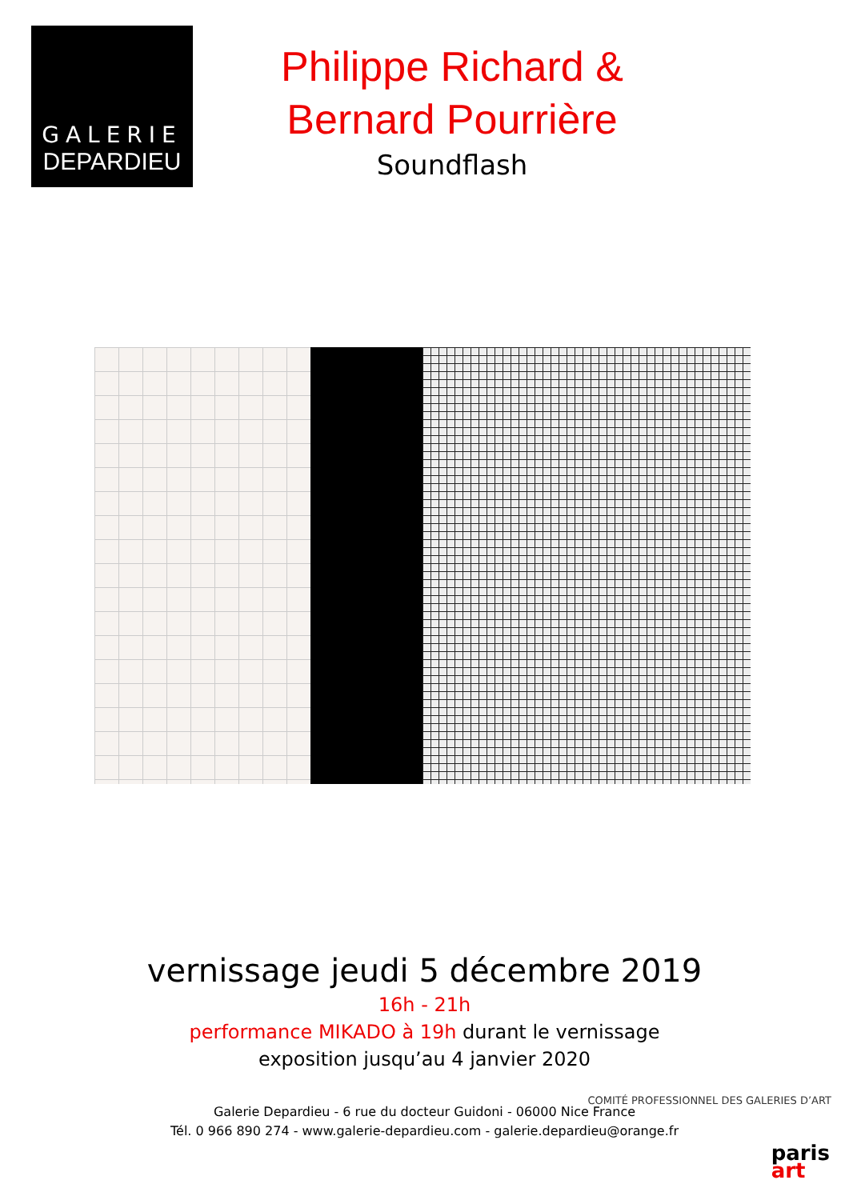GALERIE
DEPARDIEU
Philippe Richard &
Bernard Pourrière
Soundflash
vernissage jeudi 5 décembre 2019
16h - 21h
performance MIKADO à 19h durant le vernissage
exposition jusqu’au 4 janvier 2020
Galerie Depardieu - 6 rue du docteur Guidoni - 06000 Nice France
Tél. 0 966 890 274 - www.galerie-depardieu.com - galerie.depardieu@orange.fr
COMITÉ PROFESSIONNEL DES GALERIES D’ART
paris
art